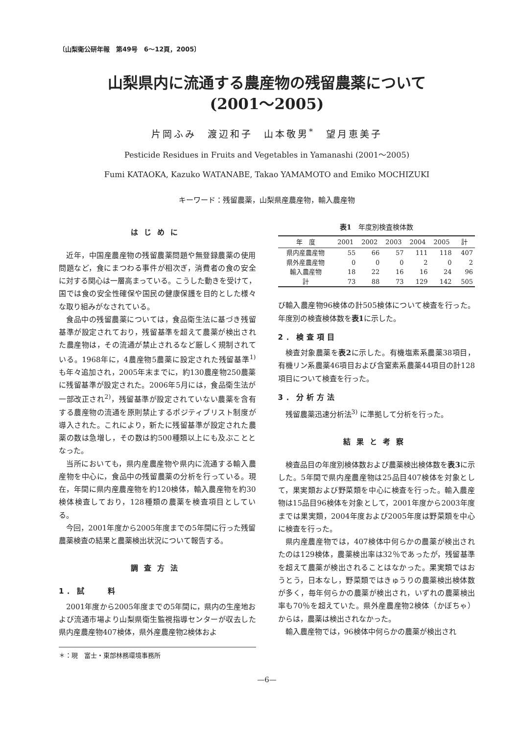〔山梨衛公研年報　第49号　6～12頁，2005〕
山梨県内に流通する農産物の残留農薬について
(2001～2005)
片岡ふみ　渡辺和子　山本敬男<sup>*</sup>　望月恵美子
Pesticide Residues in Fruits and Vegetables in Yamanashi (2001～2005)
Fumi KATAOKA, Kazuko WATANABE, Takao YAMAMOTO and Emiko MOCHIZUKI
キーワード：残留農薬，山梨県産農産物，輸入農産物
はじめに
近年，中国産農産物の残留農薬問題や無登録農薬の使用問題など，食にまつわる事件が相次ぎ，消費者の食の安全に対する関心は一層高まっている。こうした動きを受けて，国では食の安全性確保や国民の健康保護を目的とした様々な取り組みがなされている。
食品中の残留農薬については，食品衛生法に基づき残留基準が設定されており，残留基準を超えて農薬が検出された農産物は，その流通が禁止されるなど厳しく規制されている。1968年に，4農産物5農薬に設定された残留基準<sup>1)</sup> も年々追加され，2005年末までに，約130農産物250農薬に残留基準が設定された。2006年5月には，食品衛生法が一部改正され<sup>2)</sup>，残留基準が設定されていない農薬を含有する農産物の流通を原則禁止するポジティブリスト制度が導入された。これにより，新たに残留基準が設定された農薬の数は急増し，その数は約500種類以上にも及ぶこととなった。
当所においても，県内産農産物や県内に流通する輸入農産物を中心に，食品中の残留農薬の分析を行っている。現在，年間に県内産農産物を約120検体，輸入農産物を約30検体検査しており，128種類の農薬を検査項目としている。
今回，2001年度から2005年度までの5年間に行った残留農薬検査の結果と農薬検出状況について報告する。
調査方法
1．試　　料
2001年度から2005年度までの5年間に，県内の生産地および流通市場より山梨県衛生監視指導センターが収去した県内産農産物407検体，県外産農産物2検体およ
＊：現　富士・東部林務環境事務所
表1　年度別検査検体数
| 年 度 | 2001 | 2002 | 2003 | 2004 | 2005 | 計 |
| --- | --- | --- | --- | --- | --- | --- |
| 県内産農産物 | 55 | 66 | 57 | 111 | 118 | 407 |
| 県外産農産物 | 0 | 0 | 0 | 2 | 0 | 2 |
| 輸入農産物 | 18 | 22 | 16 | 16 | 24 | 96 |
| 計 | 73 | 88 | 73 | 129 | 142 | 505 |
び輸入農産物96検体の計505検体について検査を行った。年度別の検査検体数を表1に示した。
2．検査項目
検査対象農薬を表2に示した。有機塩素系農薬38項目，有機リン系農薬46項目および含窒素系農薬44項目の計128項目について検査を行った。
3．分析方法
残留農薬迅速分析法<sup>3)</sup> に準拠して分析を行った。
結果と考察
検査品目の年度別検体数および農薬検出検体数を表3に示した。5年間で県内産農産物は25品目407検体を対象として，果実類および野菜類を中心に検査を行った。輸入農産物は15品目96検体を対象として，2001年度から2003年度までは果実類，2004年度および2005年度は野菜類を中心に検査を行った。
県内産農産物では，407検体中何らかの農薬が検出されたのは129検体，農薬検出率は32％であったが，残留基準を超えて農薬が検出されることはなかった。果実類ではおうとう，日本なし，野菜類ではきゅうりの農薬検出検体数が多く，毎年何らかの農薬が検出され，いずれの農薬検出率も70％を超えていた。県外産農産物2検体（かぼちゃ）からは，農薬は検出されなかった。
輸入農産物では，96検体中何らかの農薬が検出され
—6—